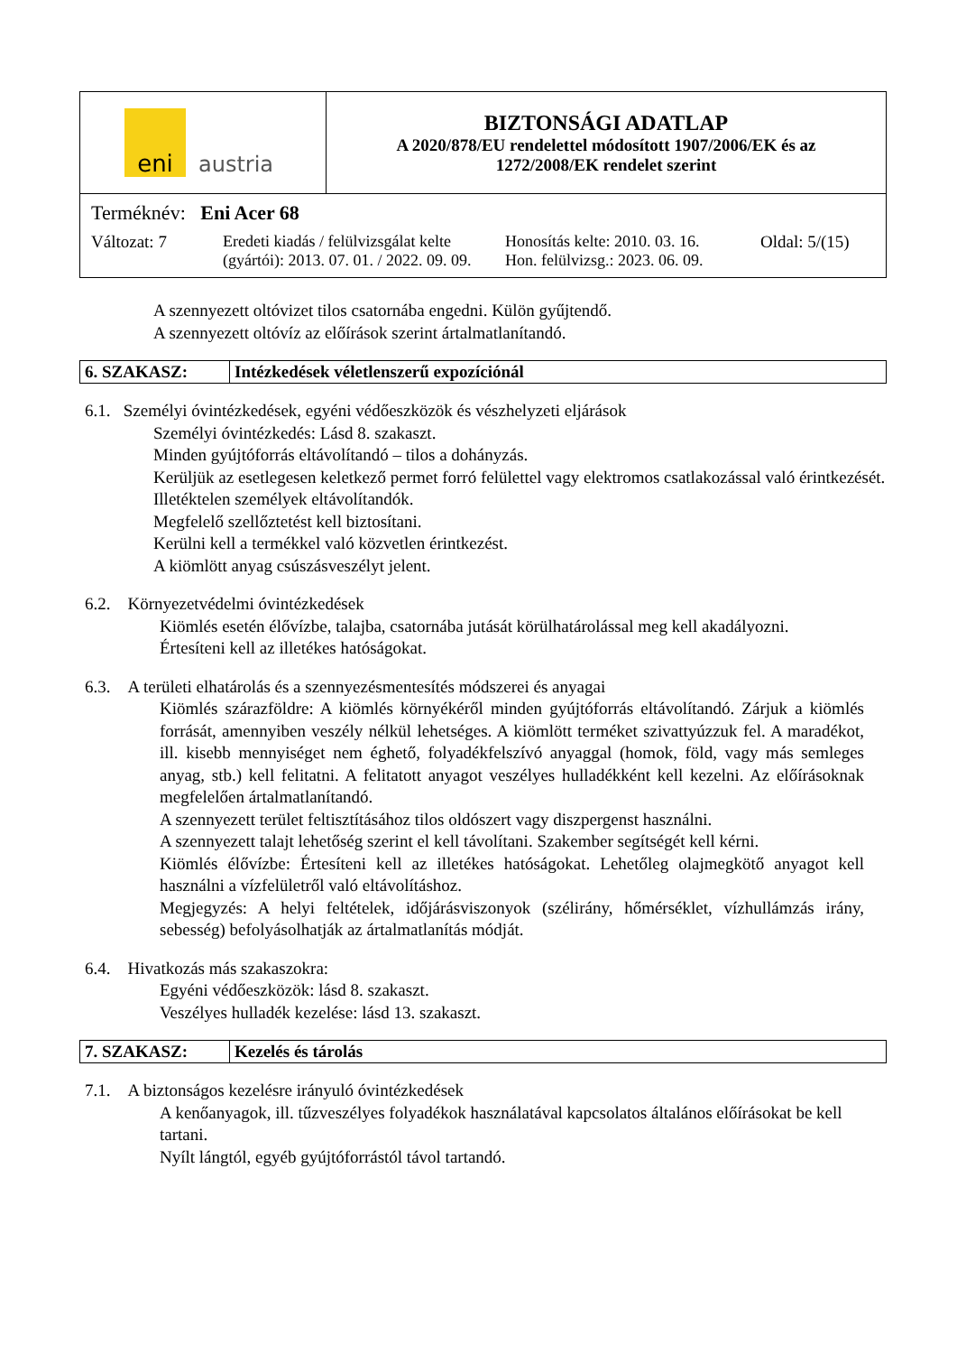| eni austria | BIZTONSÁGI ADATLAP A 2020/878/EU rendelettel módosított 1907/2006/EK és az 1272/2008/EK rendelet szerint |
Terméknév: Eni Acer 68
| Változat: 7 | Eredeti kiadás / felülvizsgálat kelte (gyártói): 2013. 07. 01. / 2022. 09. 09. | Honosítás kelte: 2010. 03. 16. Hon. felülvizsg.: 2023. 06. 09. | Oldal: 5/(15) |
A szennyezett oltóvizet tilos csatornába engedni. Külön gyűjtendő.
A szennyezett oltóvíz az előírások szerint ártalmatlanítandó.
| 6. SZAKASZ: | Intézkedések véletlenszerű expozíciónál |
6.1. Személyi óvintézkedések, egyéni védőeszközök és vészhelyzeti eljárások
Személyi óvintézkedés: Lásd 8. szakaszt.
Minden gyújtóforrás eltávolítandó – tilos a dohányzás.
Kerüljük az esetlegesen keletkező permet forró felülettel vagy elektromos csatlakozással való érintkezését.
Illetéktelen személyek eltávolítandók.
Megfelelő szellőztetést kell biztosítani.
Kerülni kell a termékkel való közvetlen érintkezést.
A kiömlött anyag csúszásveszélyt jelent.
6.2. Környezetvédelmi óvintézkedések
Kiömlés esetén élővízbe, talajba, csatornába jutását körülhatárolással meg kell akadályozni.
Értesíteni kell az illetékes hatóságokat.
6.3. A területi elhatárolás és a szennyezésmentesítés módszerei és anyagai
Kiömlés szárazföldre: A kiömlés környékéről minden gyújtóforrás eltávolítandó. Zárjuk a kiömlés forrását, amennyiben veszély nélkül lehetséges. A kiömlött terméket szivattyúzzuk fel. A maradékot, ill. kisebb mennyiséget nem éghető, folyadékfelszívó anyaggal (homok, föld, vagy más semleges anyag, stb.) kell felitatni. A felitatott anyagot veszélyes hulladékként kell kezelni. Az előírásoknak megfelelően ártalmatlanítandó.
A szennyezett terület feltisztításához tilos oldószert vagy diszpergenst használni.
A szennyezett talajt lehetőség szerint el kell távolítani. Szakember segítségét kell kérni.
Kiömlés élővízbe: Értesíteni kell az illetékes hatóságokat. Lehetőleg olajmegkötő anyagot kell használni a vízfelületről való eltávolításhoz.
Megjegyzés: A helyi feltételek, időjárásviszonyok (szélirány, hőmérséklet, vízhullámzás irány, sebesség) befolyásolhatják az ártalmatlanítás módját.
6.4. Hivatkozás más szakaszokra:
Egyéni védőeszközök: lásd 8. szakaszt.
Veszélyes hulladék kezelése: lásd 13. szakaszt.
| 7. SZAKASZ: | Kezelés és tárolás |
7.1. A biztonságos kezelésre irányuló óvintézkedések
A kenőanyagok, ill. tűzveszélyes folyadékok használatával kapcsolatos általános előírásokat be kell tartani.
Nyílt lángtól, egyéb gyújtóforrástól távol tartandó.